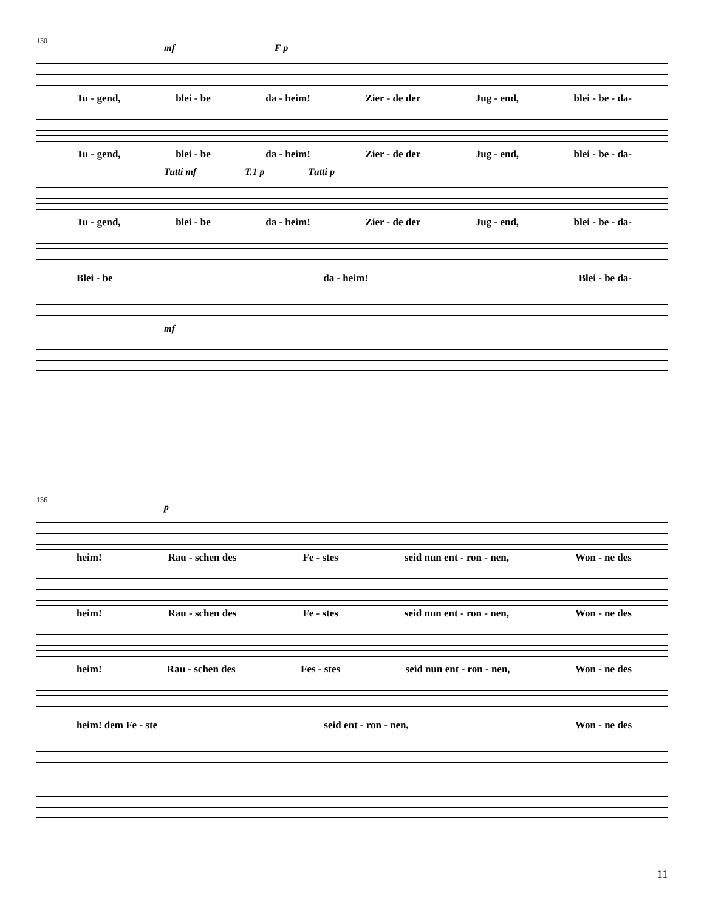130
mf F p
Tu - gend, blei - be da - heim! Zier - de der Jug - end, blei - be - da-
Tu - gend, blei - be da - heim! Zier - de der Jug - end, blei - be - da-
Tutti mf T.1 p Tutti p
Tu - gend, blei - be da - heim! Zier - de der Jug - end, blei - be - da-
Blei - be da - heim! Blei - be da-
mf
136
p
heim! Rau - schen des Fe - stes seid nun ent - ron - nen, Won - ne des
heim! Rau - schen des Fe - stes seid nun ent - ron - nen, Won - ne des
heim! Rau - schen des Fes - stes seid nun ent - ron - nen, Won - ne des
heim! dem Fe - ste seid ent - ron - nen, Won - ne des
11